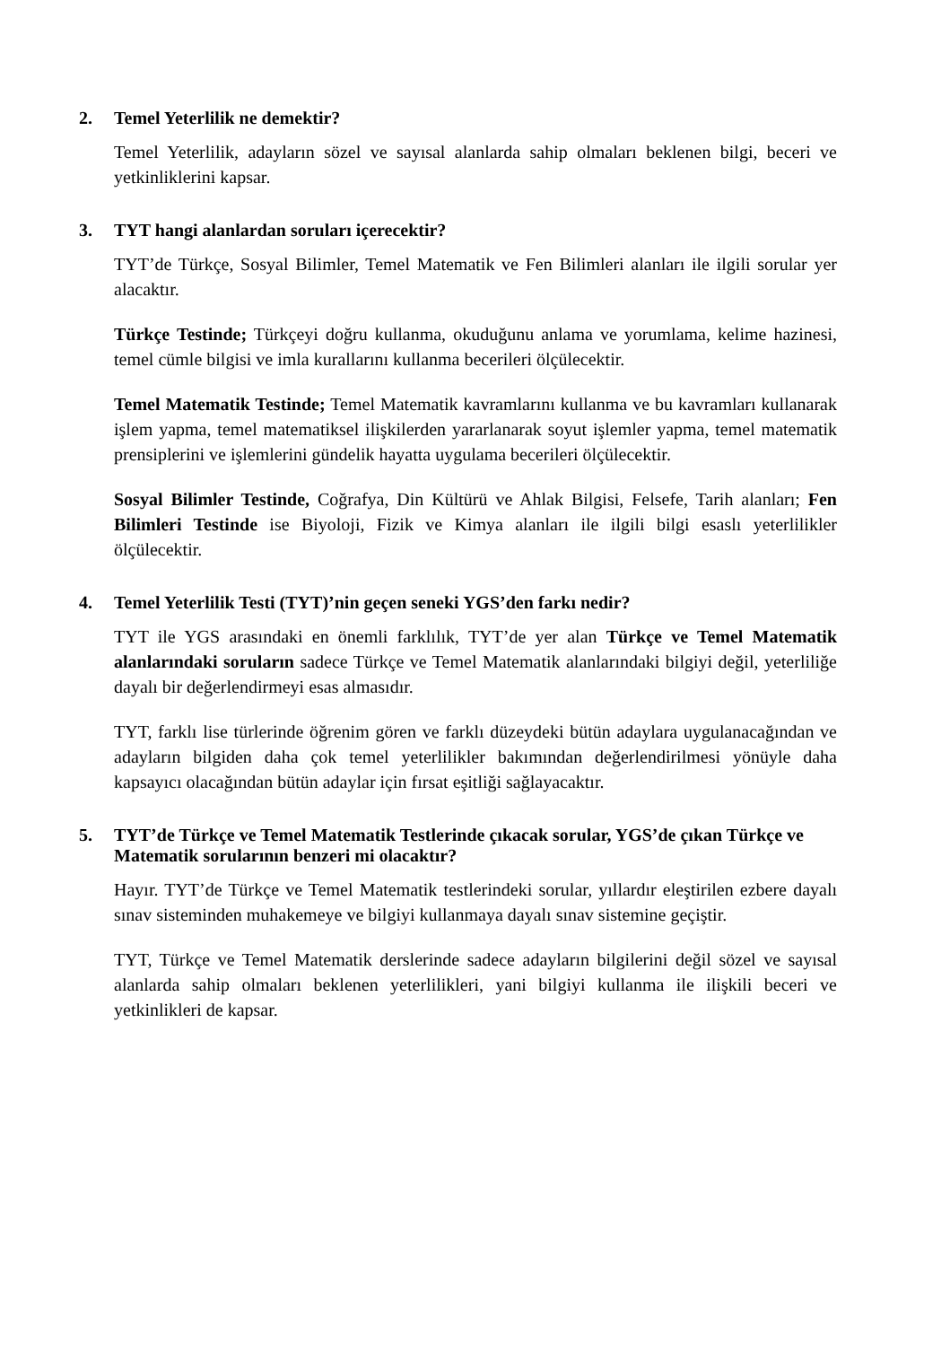2. Temel Yeterlilik ne demektir?
Temel Yeterlilik, adayların sözel ve sayısal alanlarda sahip olmaları beklenen bilgi, beceri ve yetkinliklerini kapsar.
3. TYT hangi alanlardan soruları içerecektir?
TYT’de Türkçe, Sosyal Bilimler, Temel Matematik ve Fen Bilimleri alanları ile ilgili sorular yer alacaktır.
Türkçe Testinde; Türkçeyi doğru kullanma, okuduğunu anlama ve yorumlama, kelime hazinesi, temel cümle bilgisi ve imla kurallarını kullanma becerileri ölçülecektir.
Temel Matematik Testinde; Temel Matematik kavramlarını kullanma ve bu kavramları kullanarak işlem yapma, temel matematiksel ilişkilerden yararlanarak soyut işlemler yapma, temel matematik prensiplerini ve işlemlerini gündelik hayatta uygulama becerileri ölçülecektir.
Sosyal Bilimler Testinde, Coğrafya, Din Kültürü ve Ahlak Bilgisi, Felsefe, Tarih alanları; Fen Bilimleri Testinde ise Biyoloji, Fizik ve Kimya alanları ile ilgili bilgi esaslı yeterlilikler ölçülecektir.
4. Temel Yeterlilik Testi (TYT)’nin geçen seneki YGS’den farkı nedir?
TYT ile YGS arasındaki en önemli farklılık, TYT’de yer alan Türkçe ve Temel Matematik alanlarındaki soruların sadece Türkçe ve Temel Matematik alanlarındaki bilgiyi değil, yeterliliğe dayalı bir değerlendirmeyi esas almasıdır.
TYT, farklı lise türlerinde öğrenim gören ve farklı düzeydeki bütün adaylara uygulanacağından ve adayların bilgiden daha çok temel yeterlilikler bakımından değerlendirilmesi yönüyle daha kapsayıcı olacağından bütün adaylar için fırsat eşitliği sağlayacaktır.
5. TYT’de Türkçe ve Temel Matematik Testlerinde çıkacak sorular, YGS’de çıkan Türkçe ve Matematik sorularının benzeri mi olacaktır?
Hayır. TYT’de Türkçe ve Temel Matematik testlerindeki sorular, yıllardır eleştirilen ezbere dayalı sınav sisteminden muhakemeye ve bilgiyi kullanmaya dayalı sınav sistemine geçiştir.
TYT, Türkçe ve Temel Matematik derslerinde sadece adayların bilgilerini değil sözel ve sayısal alanlarda sahip olmaları beklenen yeterlilikleri, yani bilgiyi kullanma ile ilişkili beceri ve yetkinlikleri de kapsar.